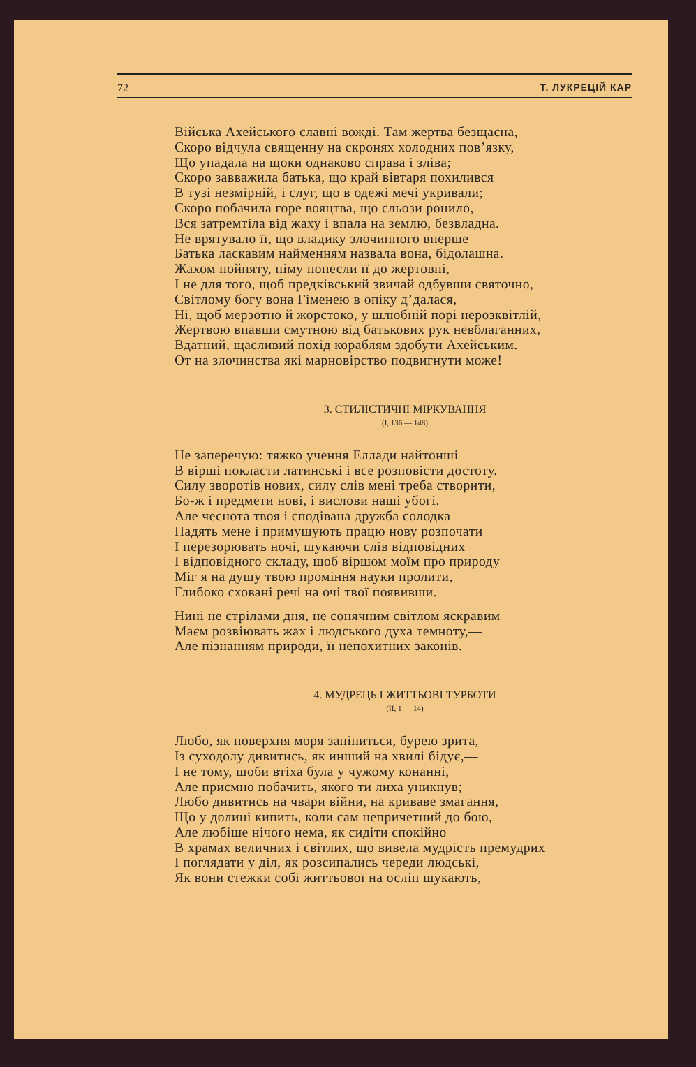72 Т. ЛУКРЕЦІЙ КАР
Війська Ахейського славні вожді. Там жертва безщасна,
Скоро відчула священну на скронях холодних пов’язку,
Що упадала на щоки однаково справа і зліва;
Скоро завважила батька, що край вівтаря похилився
В тузі незмірній, і слуг, що в одежі мечі укривали;
Скоро побачила горе вояцтва, що сльози ронило,—
Вся затремтіла від жаху і впала на землю, безвладна.
Не врятувало її, що владику злочинного вперше
Батька ласкавим найменням назвала вона, бідолашна.
Жахом пойняту, німу понесли її до жертовні,—
І не для того, щоб предківський звичай одбувши святочно,
Світлому богу вона Гіменею в опіку д’далася,
Ні, щоб мерзотно й жорстоко, у шлюбній порі нерозквітлій,
Жертвою впавши смутною від батькових рук невблаганних,
Вдатний, щасливий похід кораблям здобути Ахейським.
От на злочинства які марновірство подвигнути може!
3. СТИЛІСТИЧНІ МІРКУВАННЯ
(I, 136 — 148)
Не заперечую: тяжко учення Еллади найтонші
В вірші покласти латинські і все розповісти достоту.
Силу зворотів нових, силу слів мені треба створити,
Бо-ж і предмети нові, і вислови наші убогі.
Але чеснота твоя і сподівана дружба солодка
Надять мене і примушують працю нову розпочати
І перезорювать ночі, шукаючи слів відповідних
І відповідного складу, щоб віршом моїм про природу
Міг я на душу твою проміння науки пролити,
Глибоко сховані речі на очі твої появивши.
Нині не стрілами дня, не сонячним світлом яскравим
Маєм розвіювать жах і людського духа темноту,—
Але пізнанням природи, її непохитних законів.
4. МУДРЕЦЬ І ЖИТТЬОВІ ТУРБОТИ
(II, 1 — 14)
Любо, як поверхня моря запіниться, бурею зрита,
Із суходолу дивитись, як инший на хвилі бідує,—
І не тому, шоби втіха була у чужому конанні,
Але приємно побачить, якого ти лиха уникнув;
Любо дивитись на чвари війни, на криваве змагання,
Що у долині кипить, коли сам непричетний до бою,—
Але любіше нічого нема, як сидіти спокійно
В храмах величних і світлих, що вивела мудрість премудрих
І поглядати у діл, як розсипались череди людські,
Як вони стежки собі життьової на осліп шукають,